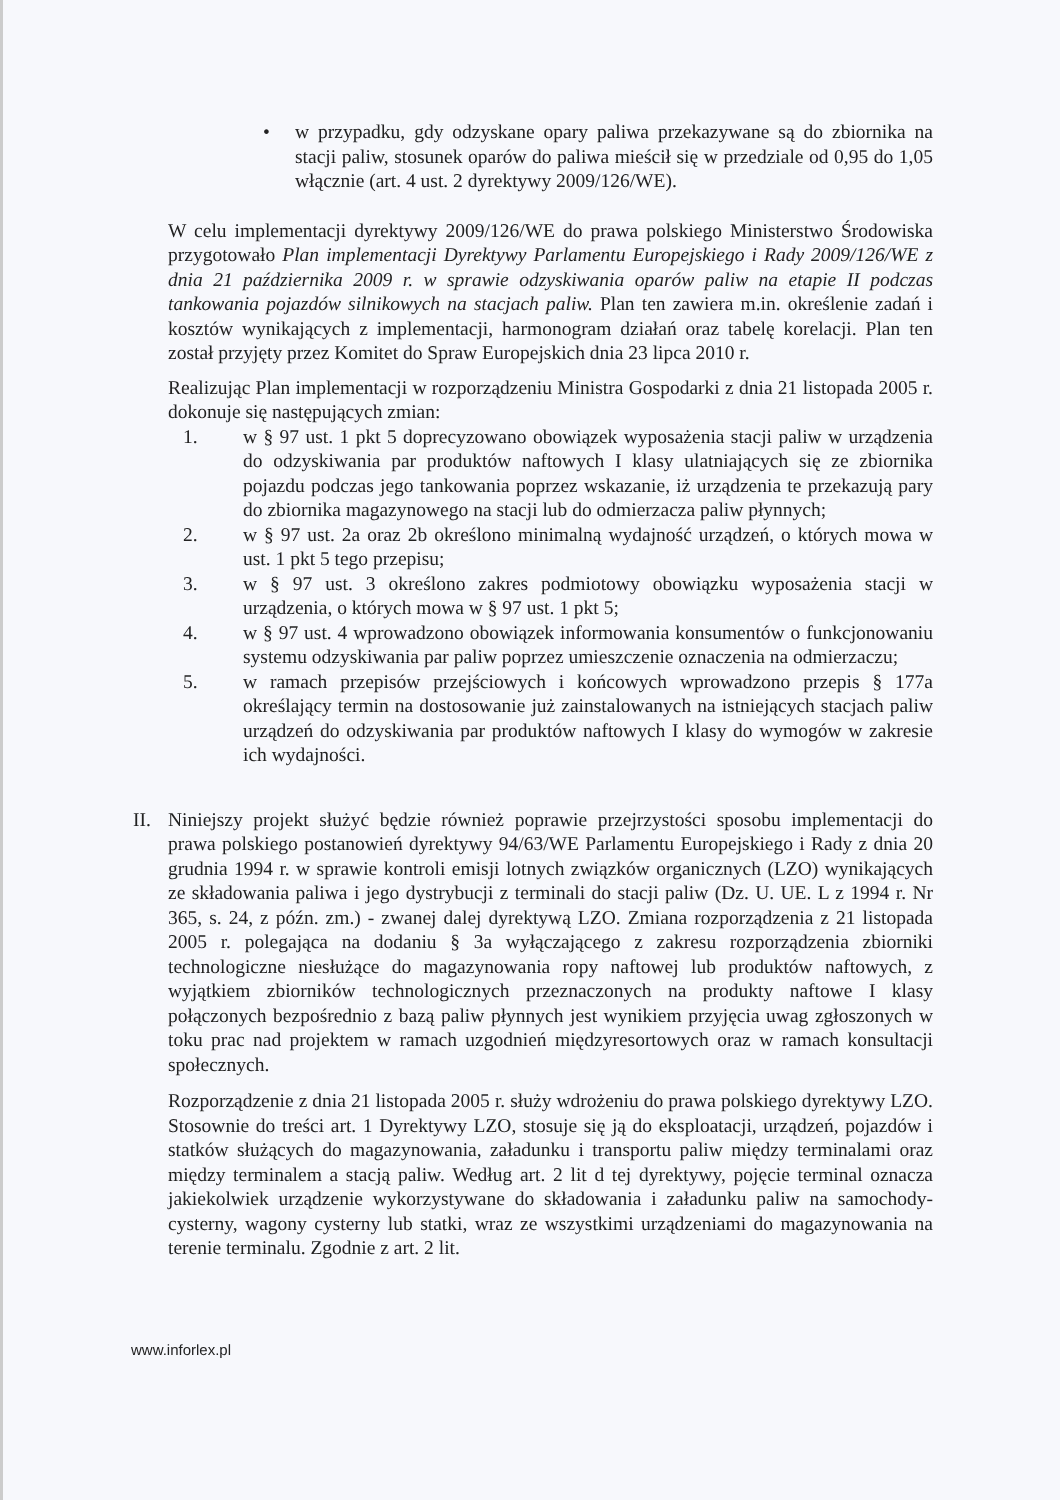• w przypadku, gdy odzyskane opary paliwa przekazywane są do zbiornika na stacji paliw, stosunek oparów do paliwa mieścił się w przedziale od 0,95 do 1,05 włącznie (art. 4 ust. 2 dyrektywy 2009/126/WE).
W celu implementacji dyrektywy 2009/126/WE do prawa polskiego Ministerstwo Środowiska przygotowało Plan implementacji Dyrektywy Parlamentu Europejskiego i Rady 2009/126/WE z dnia 21 października 2009 r. w sprawie odzyskiwania oparów paliw na etapie II podczas tankowania pojazdów silnikowych na stacjach paliw. Plan ten zawiera m.in. określenie zadań i kosztów wynikających z implementacji, harmonogram działań oraz tabelę korelacji. Plan ten został przyjęty przez Komitet do Spraw Europejskich dnia 23 lipca 2010 r.
Realizując Plan implementacji w rozporządzeniu Ministra Gospodarki z dnia 21 listopada 2005 r. dokonuje się następujących zmian:
1. w § 97 ust. 1 pkt 5 doprecyzowano obowiązek wyposażenia stacji paliw w urządzenia do odzyskiwania par produktów naftowych I klasy ulatniających się ze zbiornika pojazdu podczas jego tankowania poprzez wskazanie, iż urządzenia te przekazują pary do zbiornika magazynowego na stacji lub do odmierzacza paliw płynnych;
2. w § 97 ust. 2a oraz 2b określono minimalną wydajność urządzeń, o których mowa w ust. 1 pkt 5 tego przepisu;
3. w § 97 ust. 3 określono zakres podmiotowy obowiązku wyposażenia stacji w urządzenia, o których mowa w § 97 ust. 1 pkt 5;
4. w § 97 ust. 4 wprowadzono obowiązek informowania konsumentów o funkcjonowaniu systemu odzyskiwania par paliw poprzez umieszczenie oznaczenia na odmierzaczu;
5. w ramach przepisów przejściowych i końcowych wprowadzono przepis § 177a określający termin na dostosowanie już zainstalowanych na istniejących stacjach paliw urządzeń do odzyskiwania par produktów naftowych I klasy do wymogów w zakresie ich wydajności.
II.
Niniejszy projekt służyć będzie również poprawie przejrzystości sposobu implementacji do prawa polskiego postanowień dyrektywy 94/63/WE Parlamentu Europejskiego i Rady z dnia 20 grudnia 1994 r. w sprawie kontroli emisji lotnych związków organicznych (LZO) wynikających ze składowania paliwa i jego dystrybucji z terminali do stacji paliw (Dz. U. UE. L z 1994 r. Nr 365, s. 24, z późn. zm.) - zwanej dalej dyrektywą LZO. Zmiana rozporządzenia z 21 listopada 2005 r. polegająca na dodaniu § 3a wyłączającego z zakresu rozporządzenia zbiorniki technologiczne niesłużące do magazynowania ropy naftowej lub produktów naftowych, z wyjątkiem zbiorników technologicznych przeznaczonych na produkty naftowe I klasy połączonych bezpośrednio z bazą paliw płynnych jest wynikiem przyjęcia uwag zgłoszonych w toku prac nad projektem w ramach uzgodnień międzyresortowych oraz w ramach konsultacji społecznych.
Rozporządzenie z dnia 21 listopada 2005 r. służy wdrożeniu do prawa polskiego dyrektywy LZO. Stosownie do treści art. 1 Dyrektywy LZO, stosuje się ją do eksploatacji, urządzeń, pojazdów i statków służących do magazynowania, załadunku i transportu paliw między terminalami oraz między terminalem a stacją paliw. Według art. 2 lit d tej dyrektywy, pojęcie terminal oznacza jakiekolwiek urządzenie wykorzystywane do składowania i załadunku paliw na samochody-cysterny, wagony cysterny lub statki, wraz ze wszystkimi urządzeniami do magazynowania na terenie terminalu. Zgodnie z art. 2 lit.
www.inforlex.pl